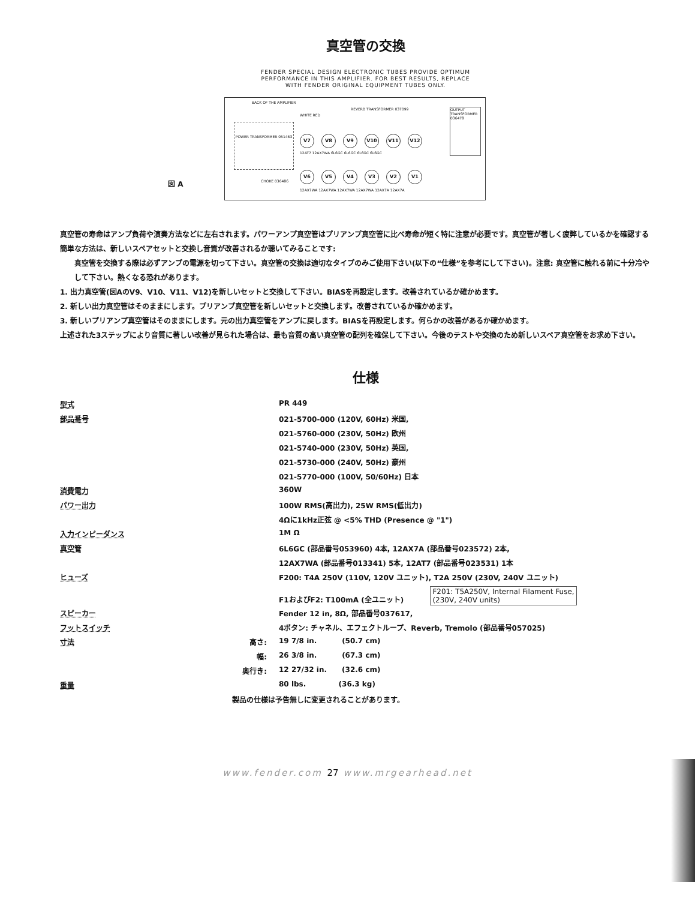真空管の交換
FENDER SPECIAL DESIGN ELECTRONIC TUBES PROVIDE OPTIMUM
PERFORMANCE IN THIS AMPLIFIER. FOR BEST RESULTS, REPLACE
WITH FENDER ORIGINAL EQUIPMENT TUBES ONLY.
図 A
BACK OF THE AMPLIFIER
POWER TRANSFORMER 051463
REVERB TRANSFORMER 037099
WHITE RED
OUTPUT TRANSFORMER 036478
CHOKE 036486
V7 V8 V9 V10 V11 V12
12AT7 12AX7WA 6L6GC 6L6GC 6L6GC 6L6GC
V6 V5 V4 V3 V2 V1
12AX7WA 12AX7WA 12AX7WA 12AX7WA 12AX7A 12AX7A
真空管の寿命はアンプ負荷や演奏方法などに左右されます。パワーアンプ真空管はプリアンプ真空管に比べ寿命が短く特に注意が必要です。真空管が著しく疲弊しているかを確認する簡単な方法は、新しいスペアセットと交換し音質が改善されるか聴いてみることです:
真空管を交換する際は必ずアンプの電源を切って下さい。真空管の交換は適切なタイプのみご使用下さい(以下の“仕様”を参考にして下さい)。注意: 真空管に触れる前に十分冷やして下さい。熱くなる恐れがあります。
1. 出力真空管(図AのV9、V10、V11、V12)を新しいセットと交換して下さい。BIASを再設定します。改善されているか確かめます。
2. 新しい出力真空管はそのままにします。プリアンプ真空管を新しいセットと交換します。改善されているか確かめます。
3. 新しいプリアンプ真空管はそのままにします。元の出力真空管をアンプに戻します。BIASを再設定します。何らかの改善があるか確かめます。
上述された3ステップにより音質に著しい改善が見られた場合は、最も音質の高い真空管の配列を確保して下さい。今後のテストや交換のため新しいスペア真空管をお求め下さい。
仕様
| 型式 | | PR 449 |
| 部品番号 | | 021-5700-000 (120V, 60Hz) 米国, |
| | | 021-5760-000 (230V, 50Hz) 欧州 |
| | | 021-5740-000 (230V, 50Hz) 英国, |
| | | 021-5730-000 (240V, 50Hz) 豪州 |
| | | 021-5770-000 (100V, 50/60Hz) 日本 |
| 消費電力 | | 360W |
| パワー出力 | | 100W RMS(高出力), 25W RMS(低出力) |
| | | 4Ωに1kHz正弦 @ <5% THD (Presence @ "1") |
| 入力インピーダンス | | 1M Ω |
| 真空管 | | 6L6GC (部品番号053960) 4本, 12AX7A (部品番号023572) 2本, |
| | | 12AX7WA (部品番号013341) 5本, 12AT7 (部品番号023531) 1本 |
| ヒューズ | | F200: T4A 250V (110V, 120V ユニット), T2A 250V (230V, 240V ユニット) |
| | | F1およびF2: T100mA (全ユニット) F201: T5A250V, Internal Filament Fuse, (230V, 240V units) |
| スピーカー | | Fender 12 in, 8Ω, 部品番号037617, |
| フットスイッチ | | 4ボタン: チャネル、エフェクトループ、Reverb, Tremolo (部品番号057025) |
| 寸法 | 高さ: | 19 7/8 in. (50.7 cm) |
| | 幅: | 26 3/8 in. (67.3 cm) |
| | 奥行き: | 12 27/32 in. (32.6 cm) |
| 重量 | | 80 lbs. (36.3 kg) |
| 製品の仕様は予告無しに変更されることがあります。 | | |
www.fender.com 27 www.mrgearhead.net